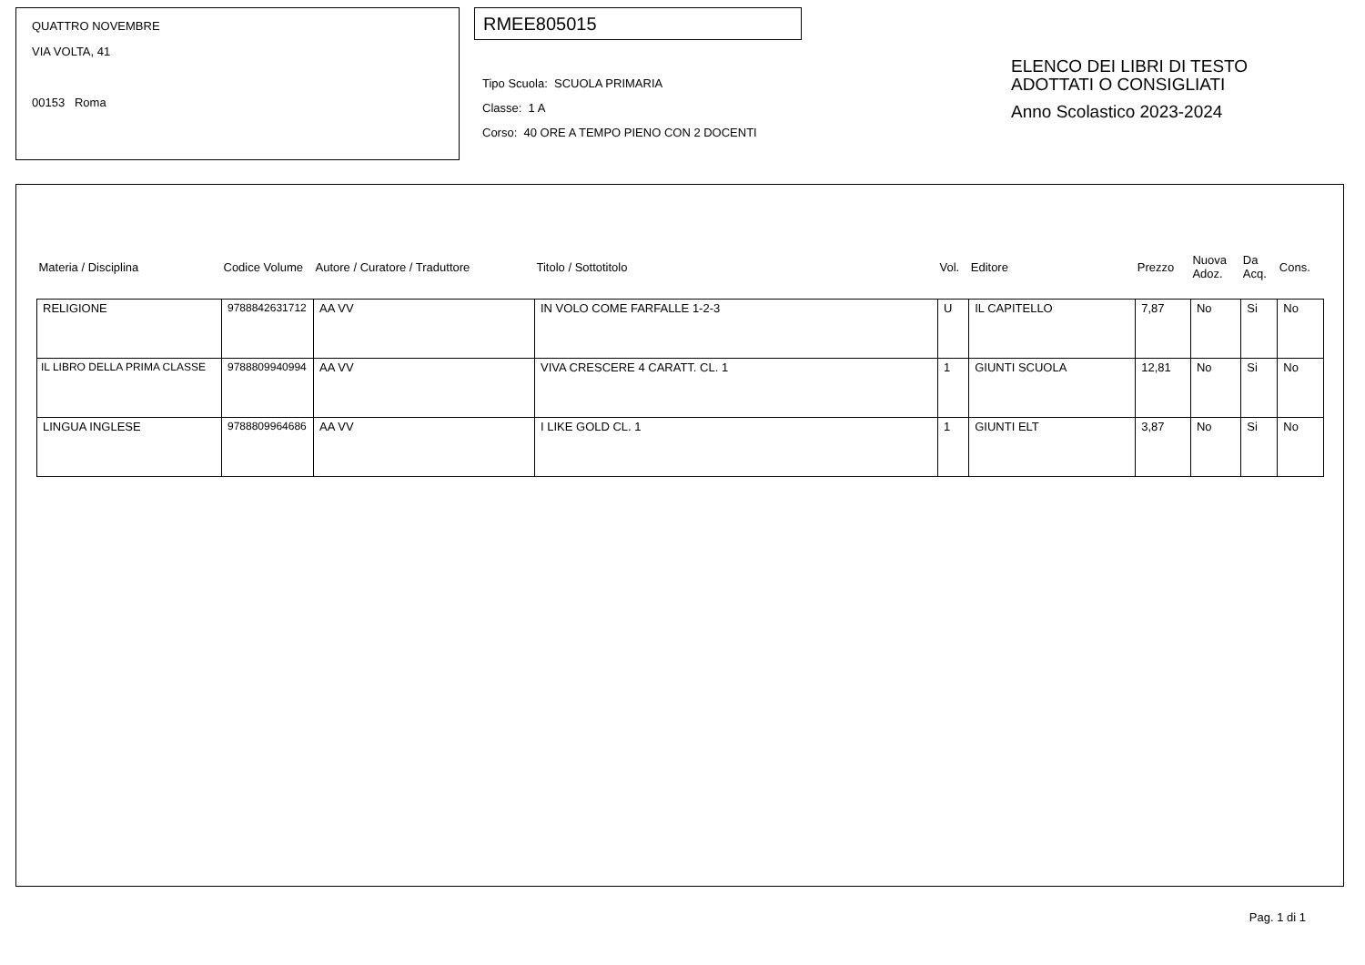QUATTRO NOVEMBRE
VIA VOLTA, 41
00153 Roma
RMEE805015
Tipo Scuola: SCUOLA PRIMARIA
Classe: 1 A
Corso: 40 ORE A TEMPO PIENO CON 2 DOCENTI
ELENCO DEI LIBRI DI TESTO
ADOTTATI O CONSIGLIATI
Anno Scolastico 2023-2024
| Materia / Disciplina | Codice Volume | Autore / Curatore / Traduttore | Titolo / Sottotitolo | Vol. | Editore | Prezzo | Nuova Adoz. | Da Acq. | Cons. |
| --- | --- | --- | --- | --- | --- | --- | --- | --- | --- |
| RELIGIONE | 9788842631712 | AA VV | IN VOLO COME FARFALLE 1-2-3 | U | IL CAPITELLO | 7,87 | No | Si | No |
| IL LIBRO DELLA PRIMA CLASSE | 9788809940994 | AA VV | VIVA CRESCERE 4 CARATT. CL. 1 | 1 | GIUNTI SCUOLA | 12,81 | No | Si | No |
| LINGUA INGLESE | 9788809964686 | AA VV | I LIKE GOLD CL. 1 | 1 | GIUNTI ELT | 3,87 | No | Si | No |
Pag. 1 di 1